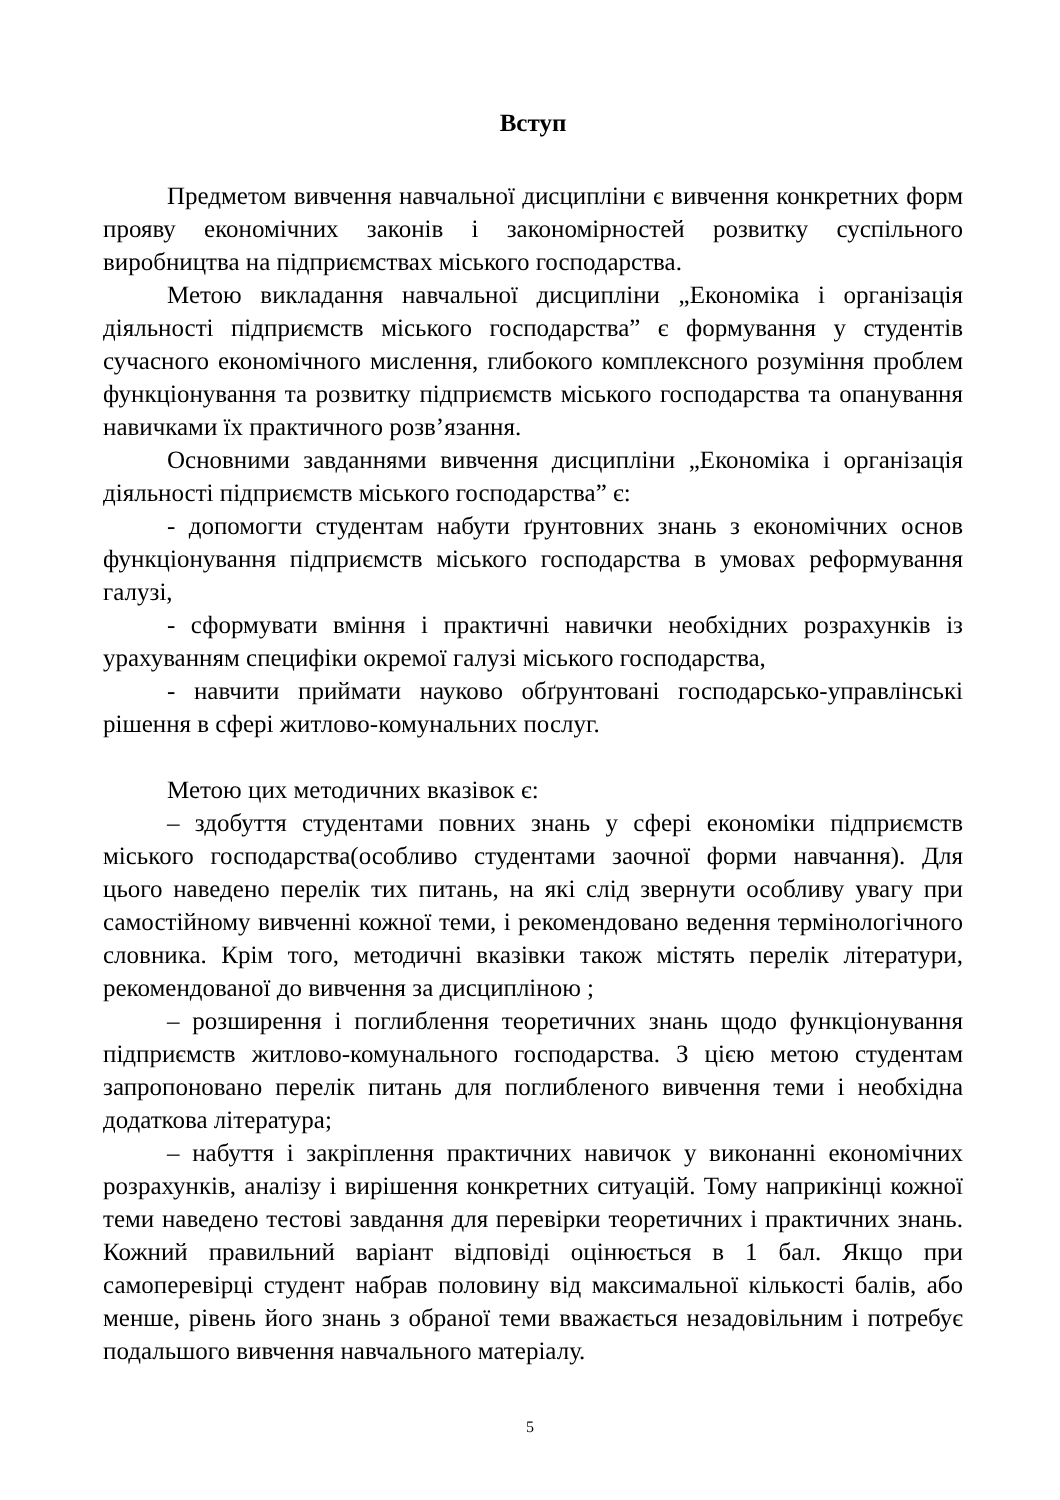Вступ
Предметом вивчення навчальної дисципліни є вивчення конкретних форм прояву економічних законів і закономірностей розвитку суспільного виробництва на підприємствах міського господарства.
Метою викладання навчальної дисципліни „Економіка і організація діяльності підприємств міського господарства” є формування у студентів сучасного економічного мислення, глибокого комплексного розуміння проблем функціонування та розвитку підприємств міського господарства та опанування навичками їх практичного розв’язання.
Основними завданнями вивчення дисципліни „Економіка і організація діяльності підприємств міського господарства” є:
- допомогти студентам набути ґрунтовних знань з економічних основ функціонування підприємств міського господарства в умовах реформування галузі,
- сформувати вміння і практичні навички необхідних розрахунків із урахуванням специфіки окремої галузі міського господарства,
- навчити приймати науково обґрунтовані господарсько-управлінські рішення в сфері житлово-комунальних послуг.
Метою цих методичних вказівок є:
– здобуття студентами повних знань у сфері економіки підприємств міського господарства(особливо студентами заочної форми навчання). Для цього наведено перелік тих питань, на які слід звернути особливу увагу при самостійному вивченні кожної теми, і рекомендовано ведення термінологічного словника. Крім того, методичні вказівки також містять перелік літератури, рекомендованої до вивчення за дисципліною ;
– розширення і поглиблення теоретичних знань щодо функціонування підприємств житлово-комунального господарства. З цією метою студентам запропоновано перелік питань для поглибленого вивчення теми і необхідна додаткова література;
– набуття і закріплення практичних навичок у виконанні економічних розрахунків, аналізу і вирішення конкретних ситуацій. Тому наприкінці кожної теми наведено тестові завдання для перевірки теоретичних і практичних знань. Кожний правильний варіант відповіді оцінюється в 1 бал. Якщо при самоперевірці студент набрав половину від максимальної кількості балів, або менше, рівень його знань з обраної теми вважається незадовільним і потребує подальшого вивчення навчального матеріалу.
5